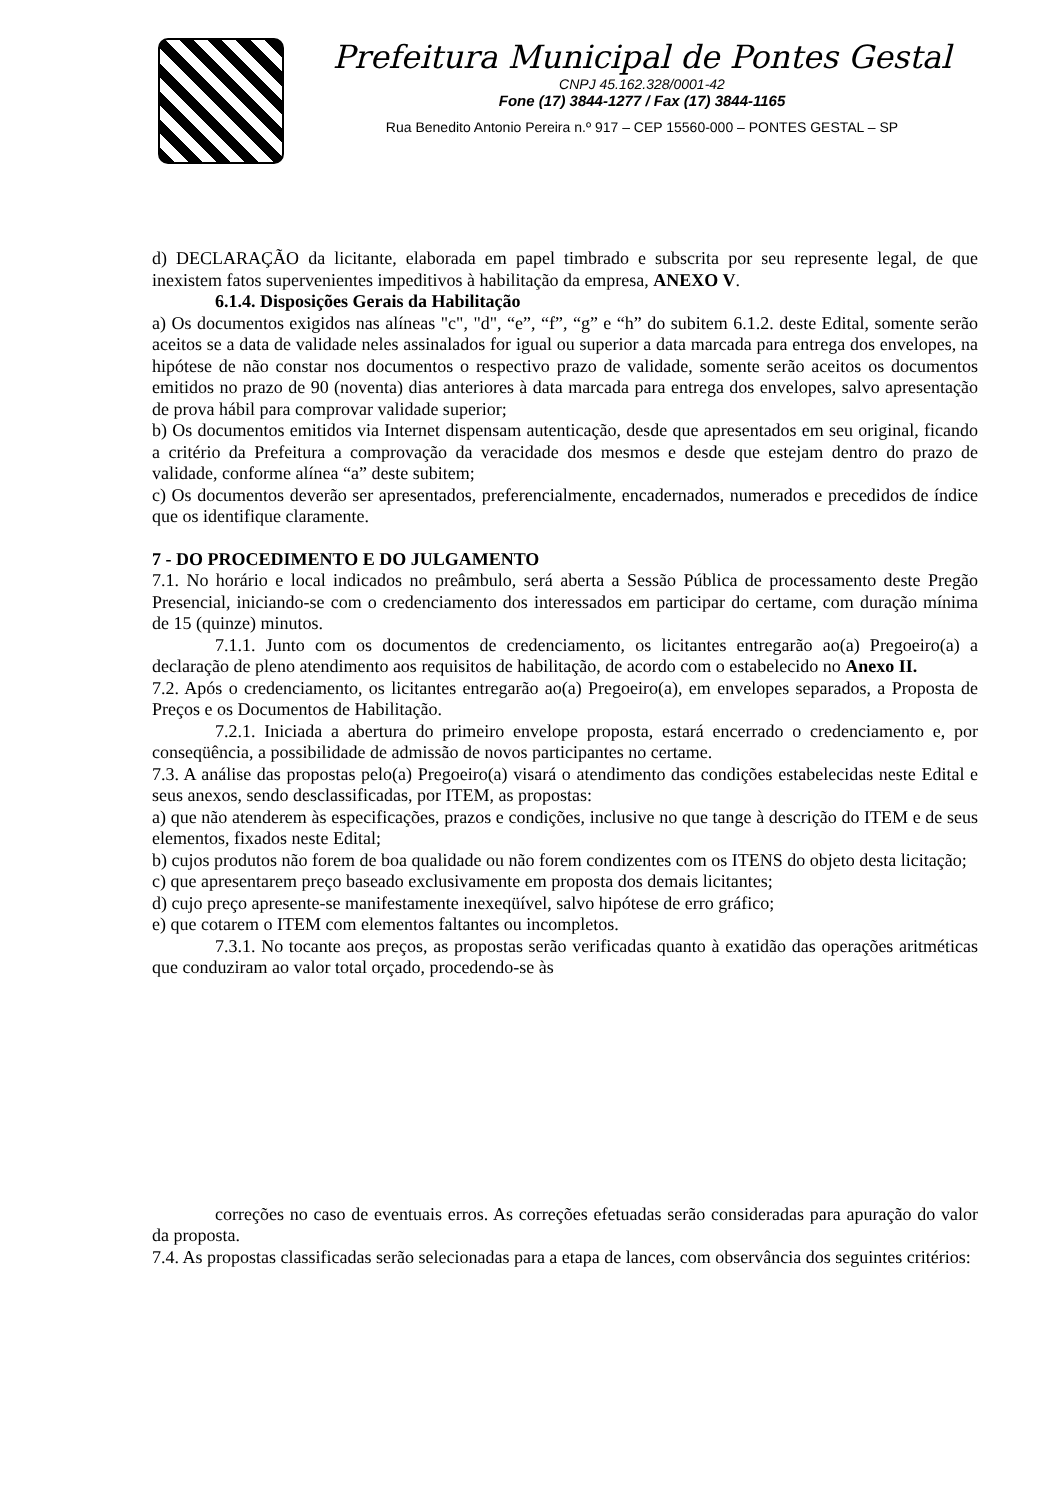Prefeitura Municipal de Pontes Gestal
CNPJ 45.162.328/0001-42
Fone (17) 3844-1277 / Fax (17) 3844-1165
Rua Benedito Antonio Pereira n.º 917 – CEP 15560-000 – PONTES GESTAL – SP
d) DECLARAÇÃO da licitante, elaborada em papel timbrado e subscrita por seu represente legal, de que inexistem fatos supervenientes impeditivos à habilitação da empresa, ANEXO V.
6.1.4. Disposições Gerais da Habilitação
a) Os documentos exigidos nas alíneas "c", "d", “e”, “f”, “g” e “h” do subitem 6.1.2. deste Edital, somente serão aceitos se a data de validade neles assinalados for igual ou superior a data marcada para entrega dos envelopes, na hipótese de não constar nos documentos o respectivo prazo de validade, somente serão aceitos os documentos emitidos no prazo de 90 (noventa) dias anteriores à data marcada para entrega dos envelopes, salvo apresentação de prova hábil para comprovar validade superior;
b) Os documentos emitidos via Internet dispensam autenticação, desde que apresentados em seu original, ficando a critério da Prefeitura a comprovação da veracidade dos mesmos e desde que estejam dentro do prazo de validade, conforme alínea “a” deste subitem;
c) Os documentos deverão ser apresentados, preferencialmente, encadernados, numerados e precedidos de índice que os identifique claramente.
7 - DO PROCEDIMENTO E DO JULGAMENTO
7.1. No horário e local indicados no preâmbulo, será aberta a Sessão Pública de processamento deste Pregão Presencial, iniciando-se com o credenciamento dos interessados em participar do certame, com duração mínima de 15 (quinze) minutos.
7.1.1. Junto com os documentos de credenciamento, os licitantes entregarão ao(a) Pregoeiro(a) a declaração de pleno atendimento aos requisitos de habilitação, de acordo com o estabelecido no Anexo II.
7.2. Após o credenciamento, os licitantes entregarão ao(a) Pregoeiro(a), em envelopes separados, a Proposta de Preços e os Documentos de Habilitação.
7.2.1. Iniciada a abertura do primeiro envelope proposta, estará encerrado o credenciamento e, por conseqüência, a possibilidade de admissão de novos participantes no certame.
7.3. A análise das propostas pelo(a) Pregoeiro(a) visará o atendimento das condições estabelecidas neste Edital e seus anexos, sendo desclassificadas, por ITEM, as propostas:
a) que não atenderem às especificações, prazos e condições, inclusive no que tange à descrição do ITEM e de seus elementos, fixados neste Edital;
b) cujos produtos não forem de boa qualidade ou não forem condizentes com os ITENS do objeto desta licitação;
c) que apresentarem preço baseado exclusivamente em proposta dos demais licitantes;
d) cujo preço apresente-se manifestamente inexeqüível, salvo hipótese de erro gráfico;
e) que cotarem o ITEM com elementos faltantes ou incompletos.
7.3.1. No tocante aos preços, as propostas serão verificadas quanto à exatidão das operações aritméticas que conduziram ao valor total orçado, procedendo-se às
correções no caso de eventuais erros. As correções efetuadas serão consideradas para apuração do valor da proposta.
7.4. As propostas classificadas serão selecionadas para a etapa de lances, com observância dos seguintes critérios: